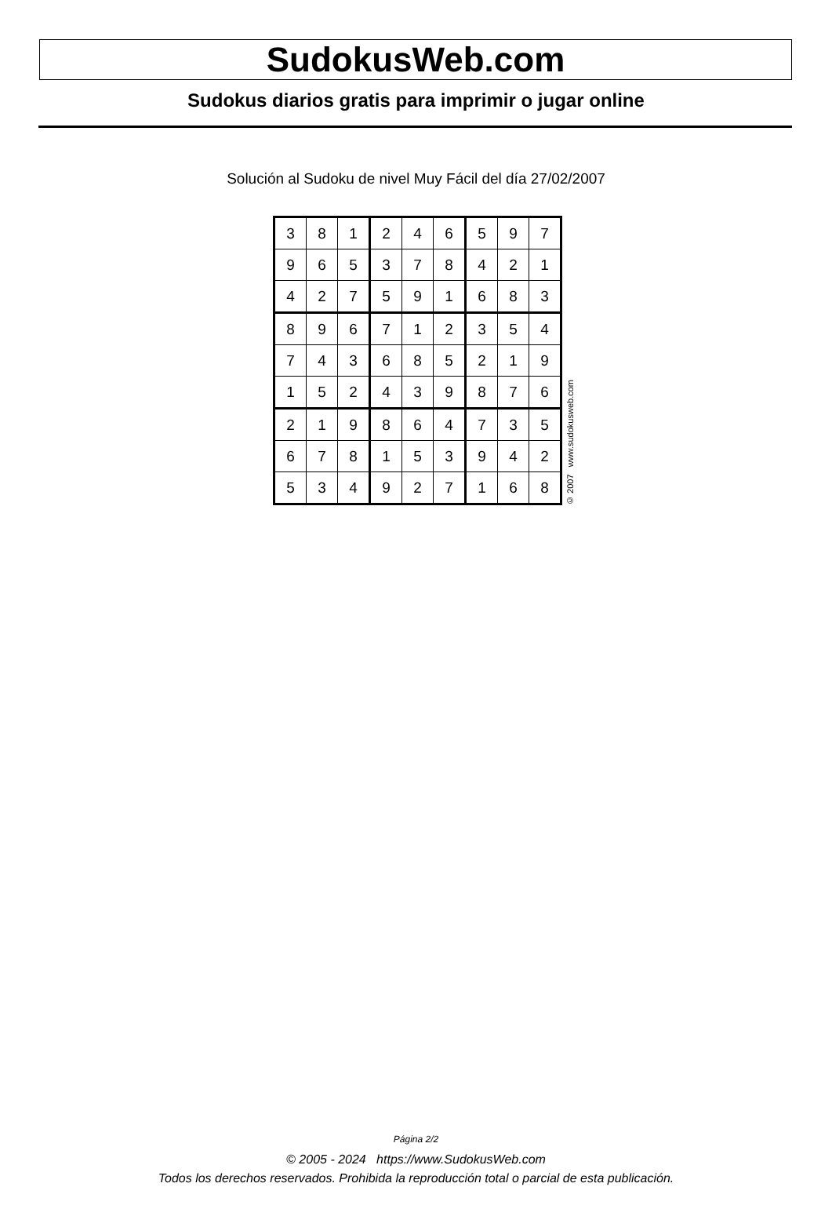SudokusWeb.com
Sudokus diarios gratis para imprimir o jugar online
Solución al Sudoku de nivel Muy Fácil del día 27/02/2007
| 3 | 8 | 1 | 2 | 4 | 6 | 5 | 9 | 7 |
| 9 | 6 | 5 | 3 | 7 | 8 | 4 | 2 | 1 |
| 4 | 2 | 7 | 5 | 9 | 1 | 6 | 8 | 3 |
| 8 | 9 | 6 | 7 | 1 | 2 | 3 | 5 | 4 |
| 7 | 4 | 3 | 6 | 8 | 5 | 2 | 1 | 9 |
| 1 | 5 | 2 | 4 | 3 | 9 | 8 | 7 | 6 |
| 2 | 1 | 9 | 8 | 6 | 4 | 7 | 3 | 5 |
| 6 | 7 | 8 | 1 | 5 | 3 | 9 | 4 | 2 |
| 5 | 3 | 4 | 9 | 2 | 7 | 1 | 6 | 8 |
© 2007 www.sudokusweb.com
Página 2/2
© 2005 - 2024 https://www.SudokusWeb.com
Todos los derechos reservados. Prohibida la reproducción total o parcial de esta publicación.